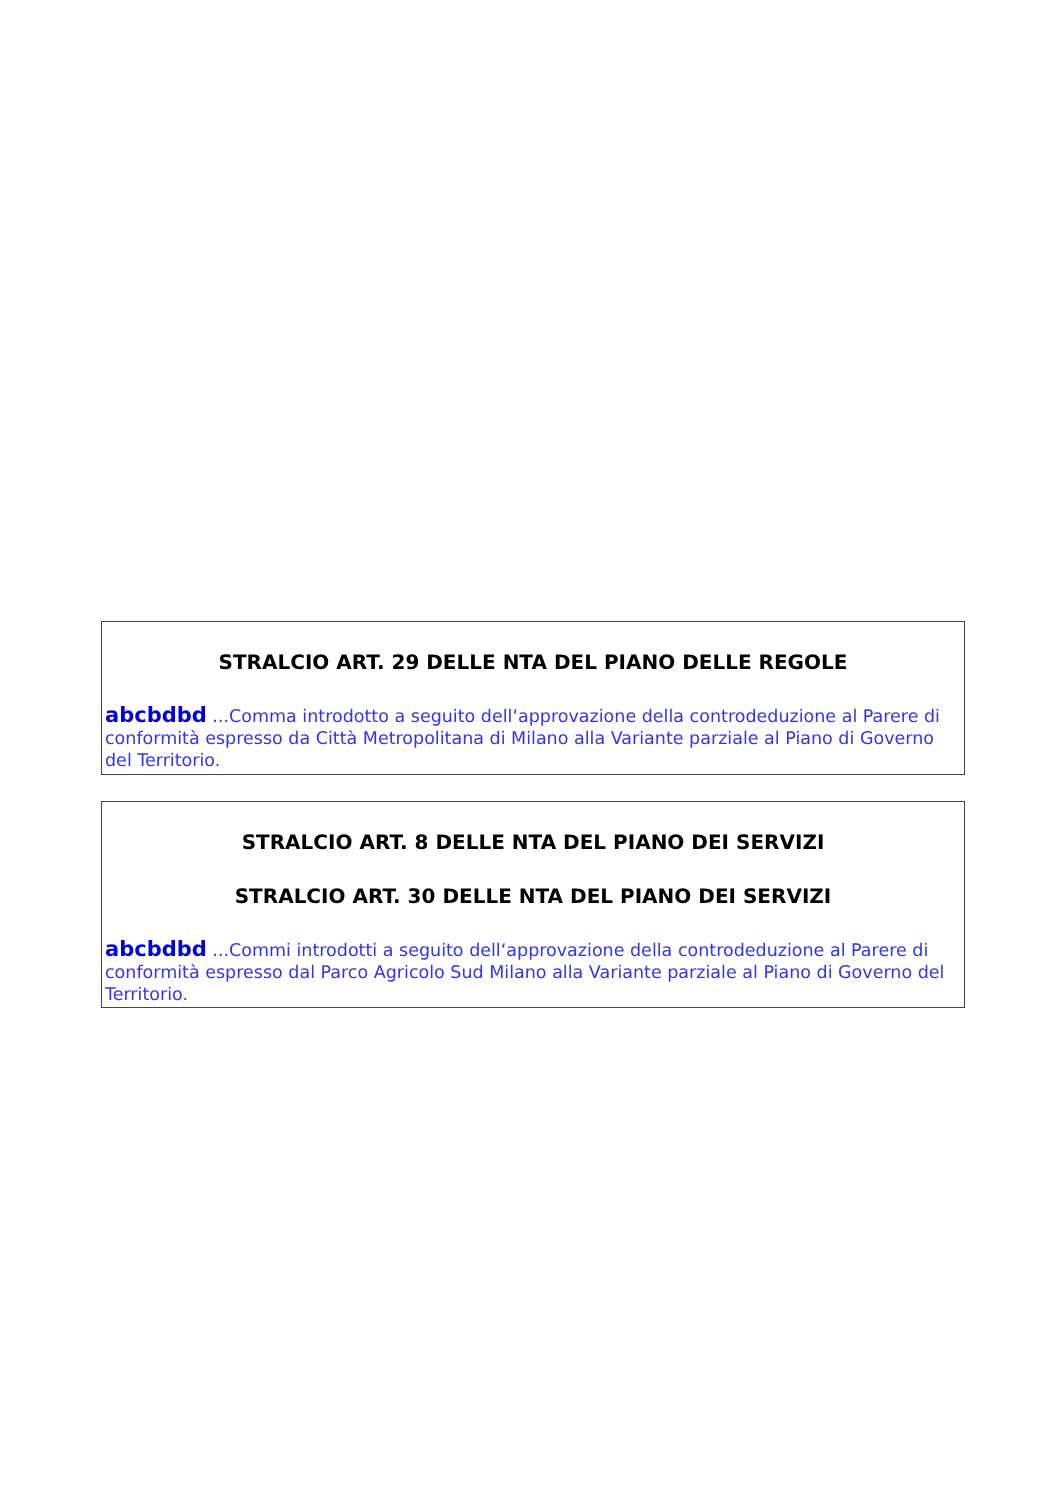STRALCIO ART. 29 DELLE NTA DEL PIANO DELLE REGOLE
abcbdbd ...Comma introdotto a seguito dell‘approvazione della controdeduzione al Parere di conformità espresso da Città Metropolitana di Milano alla Variante parziale al Piano di Governo del Territorio.
STRALCIO ART. 8 DELLE NTA DEL PIANO DEI SERVIZI
STRALCIO ART. 30 DELLE NTA DEL PIANO DEI SERVIZI
abcbdbd ...Commi introdotti a seguito dell‘approvazione della controdeduzione al Parere di conformità espresso dal Parco Agricolo Sud Milano alla Variante parziale al Piano di Governo del Territorio.